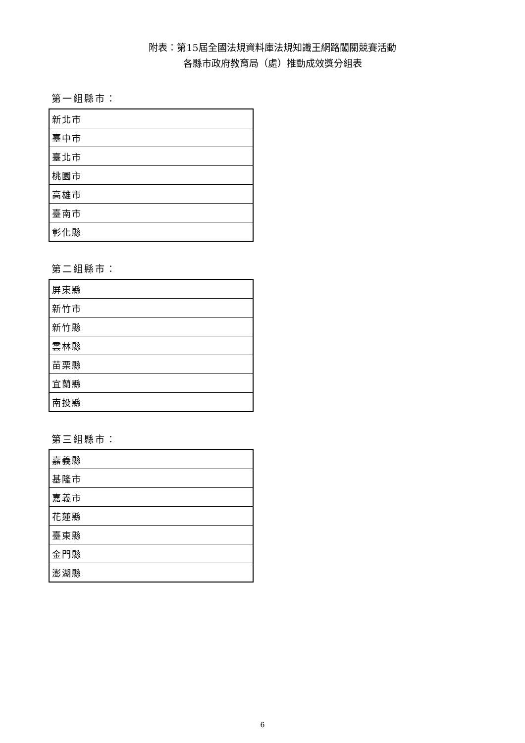附表：第15屆全國法規資料庫法規知識王網路闖關競賽活動
各縣市政府教育局（處）推動成效獎分組表
第一組縣市：
| 新北市 |
| 臺中市 |
| 臺北市 |
| 桃園市 |
| 高雄市 |
| 臺南市 |
| 彰化縣 |
第二組縣市：
| 屏東縣 |
| 新竹市 |
| 新竹縣 |
| 雲林縣 |
| 苗栗縣 |
| 宜蘭縣 |
| 南投縣 |
第三組縣市：
| 嘉義縣 |
| 基隆市 |
| 嘉義市 |
| 花蓮縣 |
| 臺東縣 |
| 金門縣 |
| 澎湖縣 |
6